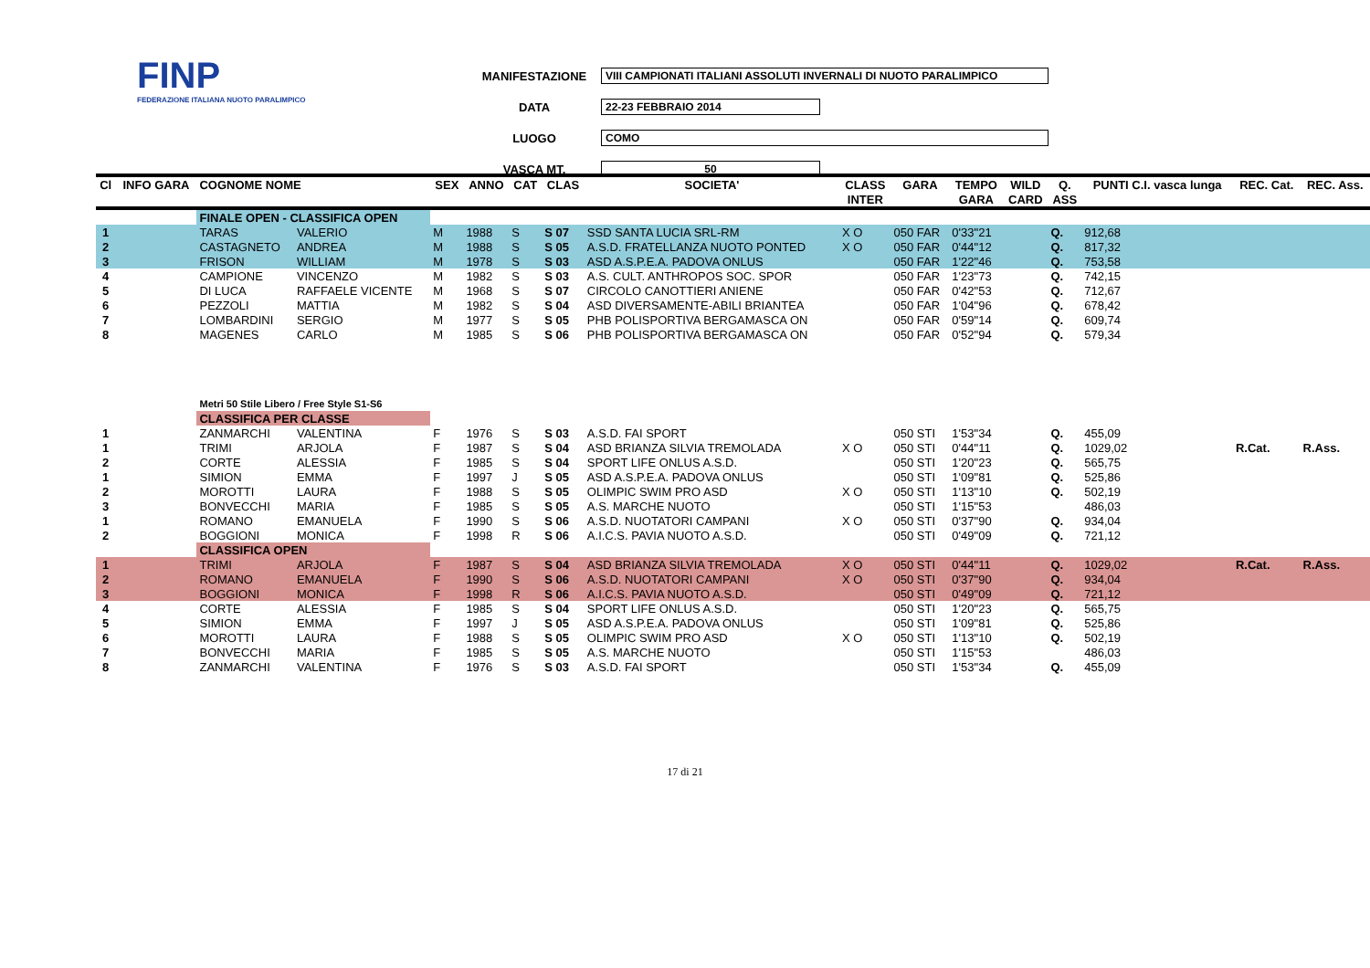FINP
FEDERAZIONE ITALIANA NUOTO PARALIMPICO
MANIFESTAZIONE VIII CAMPIONATI ITALIANI ASSOLUTI INVERNALI DI NUOTO PARALIMPICO
DATA 22-23 FEBBRAIO 2014
LUOGO COMO
VASCA MT. 50
| Cl | INFO GARA | COGNOME NOME | | SEX | ANNO | CAT | CLAS | SOCIETA' | CLASS | GARA | TEMPO | WILD | Q. | PUNTI C.I. vasca lunga | REC. Cat. | REC. Ass. |
| --- | --- | --- | --- | --- | --- | --- | --- | --- | --- | --- | --- | --- | --- | --- | --- | --- |
| | | | | | | | | | INTER | | GARA | CARD | ASS | | | |
| | | FINALE OPEN - CLASSIFICA OPEN | | | | | | | | | | | | | | |
| 1 | | TARAS | VALERIO | M | 1988 | S | S 07 | SSD SANTA LUCIA SRL-RM | X O | 050 FAR | 0'33"21 | | Q. | 912,68 | | |
| 2 | | CASTAGNETO | ANDREA | M | 1988 | S | S 05 | A.S.D. FRATELLANZA NUOTO PONTED | X O | 050 FAR | 0'44"12 | | Q. | 817,32 | | |
| 3 | | FRISON | WILLIAM | M | 1978 | S | S 03 | ASD A.S.P.E.A. PADOVA ONLUS | | 050 FAR | 1'22"46 | | Q. | 753,58 | | |
| 4 | | CAMPIONE | VINCENZO | M | 1982 | S | S 03 | A.S. CULT. ANTHROPOS SOC. SPOR | | 050 FAR | 1'23"73 | | Q. | 742,15 | | |
| 5 | | DI LUCA | RAFFAELE VICENTE | M | 1968 | S | S 07 | CIRCOLO CANOTTIERI ANIENE | | 050 FAR | 0'42"53 | | Q. | 712,67 | | |
| 6 | | PEZZOLI | MATTIA | M | 1982 | S | S 04 | ASD DIVERSAMENTE-ABILI BRIANTEA | | 050 FAR | 1'04"96 | | Q. | 678,42 | | |
| 7 | | LOMBARDINI | SERGIO | M | 1977 | S | S 05 | PHB POLISPORTIVA BERGAMASCA ON | | 050 FAR | 0'59"14 | | Q. | 609,74 | | |
| 8 | | MAGENES | CARLO | M | 1985 | S | S 06 | PHB POLISPORTIVA BERGAMASCA ON | | 050 FAR | 0'52"94 | | Q. | 579,34 | | |
| | | Metri 50 Stile Libero / Free Style S1-S6 | | | | | | | | | | | | | | |
| | | CLASSIFICA PER CLASSE | | | | | | | | | | | | | | |
| 1 | | ZANMARCHI | VALENTINA | F | 1976 | S | S 03 | A.S.D. FAI SPORT | | 050 STI | 1'53"34 | | Q. | 455,09 | | |
| 1 | | TRIMI | ARJOLA | F | 1987 | S | S 04 | ASD BRIANZA SILVIA TREMOLADA | X O | 050 STI | 0'44"11 | | Q. | 1029,02 | R.Cat. | R.Ass. |
| 2 | | CORTE | ALESSIA | F | 1985 | S | S 04 | SPORT LIFE ONLUS A.S.D. | | 050 STI | 1'20"23 | | Q. | 565,75 | | |
| 1 | | SIMION | EMMA | F | 1997 | J | S 05 | ASD A.S.P.E.A. PADOVA ONLUS | | 050 STI | 1'09"81 | | Q. | 525,86 | | |
| 2 | | MOROTTI | LAURA | F | 1988 | S | S 05 | OLIMPIC SWIM PRO ASD | X O | 050 STI | 1'13"10 | | Q. | 502,19 | | |
| 3 | | BONVECCHI | MARIA | F | 1985 | S | S 05 | A.S. MARCHE NUOTO | | 050 STI | 1'15"53 | | | 486,03 | | |
| 1 | | ROMANO | EMANUELA | F | 1990 | S | S 06 | A.S.D. NUOTATORI CAMPANI | X O | 050 STI | 0'37"90 | | Q. | 934,04 | | |
| 2 | | BOGGIONI | MONICA | F | 1998 | R | S 06 | A.I.C.S. PAVIA NUOTO A.S.D. | | 050 STI | 0'49"09 | | Q. | 721,12 | | |
| | | CLASSIFICA OPEN | | | | | | | | | | | | | | |
| 1 | | TRIMI | ARJOLA | F | 1987 | S | S 04 | ASD BRIANZA SILVIA TREMOLADA | X O | 050 STI | 0'44"11 | | Q. | 1029,02 | R.Cat. | R.Ass. |
| 2 | | ROMANO | EMANUELA | F | 1990 | S | S 06 | A.S.D. NUOTATORI CAMPANI | X O | 050 STI | 0'37"90 | | Q. | 934,04 | | |
| 3 | | BOGGIONI | MONICA | F | 1998 | R | S 06 | A.I.C.S. PAVIA NUOTO A.S.D. | | 050 STI | 0'49"09 | | Q. | 721,12 | | |
| 4 | | CORTE | ALESSIA | F | 1985 | S | S 04 | SPORT LIFE ONLUS A.S.D. | | 050 STI | 1'20"23 | | Q. | 565,75 | | |
| 5 | | SIMION | EMMA | F | 1997 | J | S 05 | ASD A.S.P.E.A. PADOVA ONLUS | | 050 STI | 1'09"81 | | Q. | 525,86 | | |
| 6 | | MOROTTI | LAURA | F | 1988 | S | S 05 | OLIMPIC SWIM PRO ASD | X O | 050 STI | 1'13"10 | | Q. | 502,19 | | |
| 7 | | BONVECCHI | MARIA | F | 1985 | S | S 05 | A.S. MARCHE NUOTO | | 050 STI | 1'15"53 | | | 486,03 | | |
| 8 | | ZANMARCHI | VALENTINA | F | 1976 | S | S 03 | A.S.D. FAI SPORT | | 050 STI | 1'53"34 | | Q. | 455,09 | | |
17 di 21